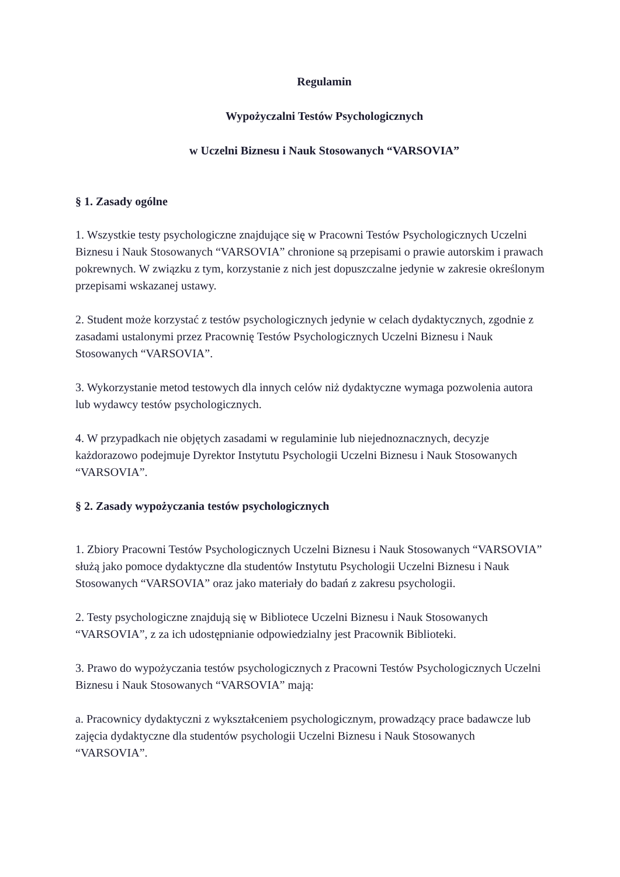Regulamin
Wypożyczalni Testów Psychologicznych
w Uczelni Biznesu i Nauk Stosowanych “VARSOVIA”
§ 1. Zasady ogólne
1. Wszystkie testy psychologiczne znajdujące się w Pracowni Testów Psychologicznych Uczelni Biznesu i Nauk Stosowanych “VARSOVIA” chronione są przepisami o prawie autorskim i prawach pokrewnych. W związku z tym, korzystanie z nich jest dopuszczalne jedynie w zakresie określonym przepisami wskazanej ustawy.
2. Student może korzystać z testów psychologicznych jedynie w celach dydaktycznych, zgodnie z zasadami ustalonymi przez Pracownię Testów Psychologicznych Uczelni Biznesu i Nauk Stosowanych “VARSOVIA”.
3. Wykorzystanie metod testowych dla innych celów niż dydaktyczne wymaga pozwolenia autora lub wydawcy testów psychologicznych.
4. W przypadkach nie objętych zasadami w regulaminie lub niejednoznacznych, decyzje każdorazowo podejmuje Dyrektor Instytutu Psychologii Uczelni Biznesu i Nauk Stosowanych “VARSOVIA”.
§ 2. Zasady wypożyczania testów psychologicznych
1. Zbiory Pracowni Testów Psychologicznych Uczelni Biznesu i Nauk Stosowanych “VARSOVIA” służą jako pomoce dydaktyczne dla studentów Instytutu Psychologii Uczelni Biznesu i Nauk Stosowanych “VARSOVIA” oraz jako materiały do badań z zakresu psychologii.
2. Testy psychologiczne znajdują się w Bibliotece Uczelni Biznesu i Nauk Stosowanych “VARSOVIA”, z za ich udostępnianie odpowiedzialny jest Pracownik Biblioteki.
3. Prawo do wypożyczania testów psychologicznych z Pracowni Testów Psychologicznych Uczelni Biznesu i Nauk Stosowanych “VARSOVIA” mają:
a. Pracownicy dydaktyczni z wykształceniem psychologicznym, prowadzący prace badawcze lub zajęcia dydaktyczne dla studentów psychologii Uczelni Biznesu i Nauk Stosowanych “VARSOVIA”.